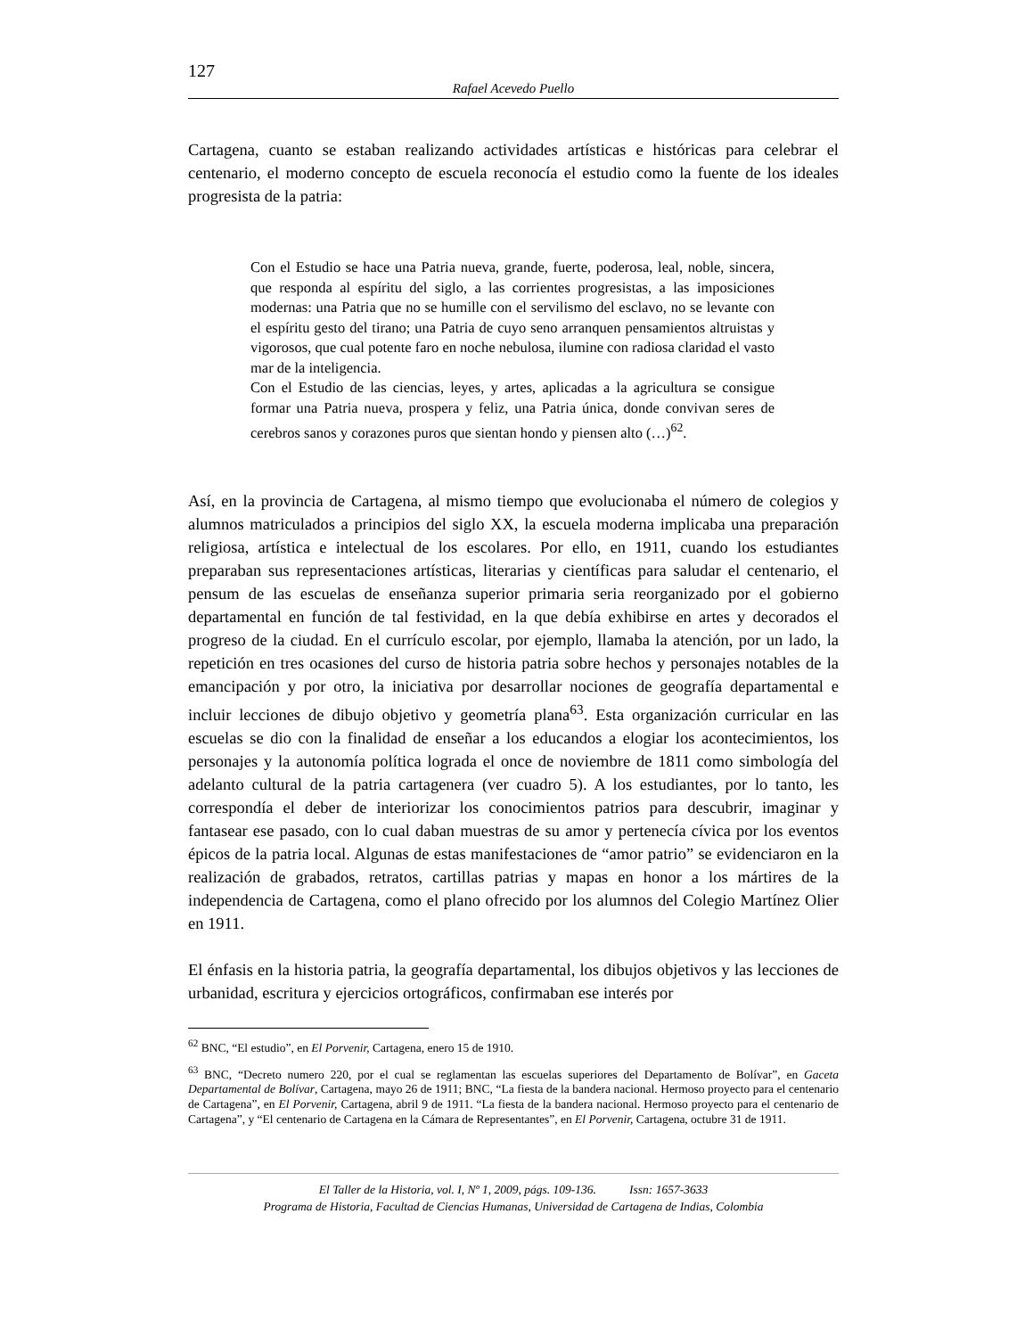127
Rafael Acevedo Puello
Cartagena, cuanto se estaban realizando actividades artísticas e históricas para celebrar el centenario, el moderno concepto de escuela reconocía el estudio como la fuente de los ideales progresista de la patria:
Con el Estudio se hace una Patria nueva, grande, fuerte, poderosa, leal, noble, sincera, que responda al espíritu del siglo, a las corrientes progresistas, a las imposiciones modernas: una Patria que no se humille con el servilismo del esclavo, no se levante con el espíritu gesto del tirano; una Patria de cuyo seno arranquen pensamientos altruistas y vigorosos, que cual potente faro en noche nebulosa, ilumine con radiosa claridad el vasto mar de la inteligencia.
Con el Estudio de las ciencias, leyes, y artes, aplicadas a la agricultura se consigue formar una Patria nueva, prospera y feliz, una Patria única, donde convivan seres de cerebros sanos y corazones puros que sientan hondo y piensen alto (…)<sup>62</sup>.
Así, en la provincia de Cartagena, al mismo tiempo que evolucionaba el número de colegios y alumnos matriculados a principios del siglo XX, la escuela moderna implicaba una preparación religiosa, artística e intelectual de los escolares. Por ello, en 1911, cuando los estudiantes preparaban sus representaciones artísticas, literarias y científicas para saludar el centenario, el pensum de las escuelas de enseñanza superior primaria seria reorganizado por el gobierno departamental en función de tal festividad, en la que debía exhibirse en artes y decorados el progreso de la ciudad. En el currículo escolar, por ejemplo, llamaba la atención, por un lado, la repetición en tres ocasiones del curso de historia patria sobre hechos y personajes notables de la emancipación y por otro, la iniciativa por desarrollar nociones de geografía departamental e incluir lecciones de dibujo objetivo y geometría plana<sup>63</sup>. Esta organización curricular en las escuelas se dio con la finalidad de enseñar a los educandos a elogiar los acontecimientos, los personajes y la autonomía política lograda el once de noviembre de 1811 como simbología del adelanto cultural de la patria cartagenera (ver cuadro 5). A los estudiantes, por lo tanto, les correspondía el deber de interiorizar los conocimientos patrios para descubrir, imaginar y fantasear ese pasado, con lo cual daban muestras de su amor y pertenecía cívica por los eventos épicos de la patria local. Algunas de estas manifestaciones de “amor patrio” se evidenciaron en la realización de grabados, retratos, cartillas patrias y mapas en honor a los mártires de la independencia de Cartagena, como el plano ofrecido por los alumnos del Colegio Martínez Olier en 1911.
El énfasis en la historia patria, la geografía departamental, los dibujos objetivos y las lecciones de urbanidad, escritura y ejercicios ortográficos, confirmaban ese interés por
<sup>62</sup> BNC, “El estudio”, en El Porvenir, Cartagena, enero 15 de 1910.
<sup>63</sup> BNC, “Decreto numero 220, por el cual se reglamentan las escuelas superiores del Departamento de Bolívar”, en Gaceta Departamental de Bolívar, Cartagena, mayo 26 de 1911; BNC, “La fiesta de la bandera nacional. Hermoso proyecto para el centenario de Cartagena”, en El Porvenir, Cartagena, abril 9 de 1911. “La fiesta de la bandera nacional. Hermoso proyecto para el centenario de Cartagena”, y “El centenario de Cartagena en la Cámara de Representantes”, en El Porvenir, Cartagena, octubre 31 de 1911.
El Taller de la Historia, vol. I, Nº 1, 2009, págs. 109-136. Issn: 1657-3633
Programa de Historia, Facultad de Ciencias Humanas, Universidad de Cartagena de Indias, Colombia